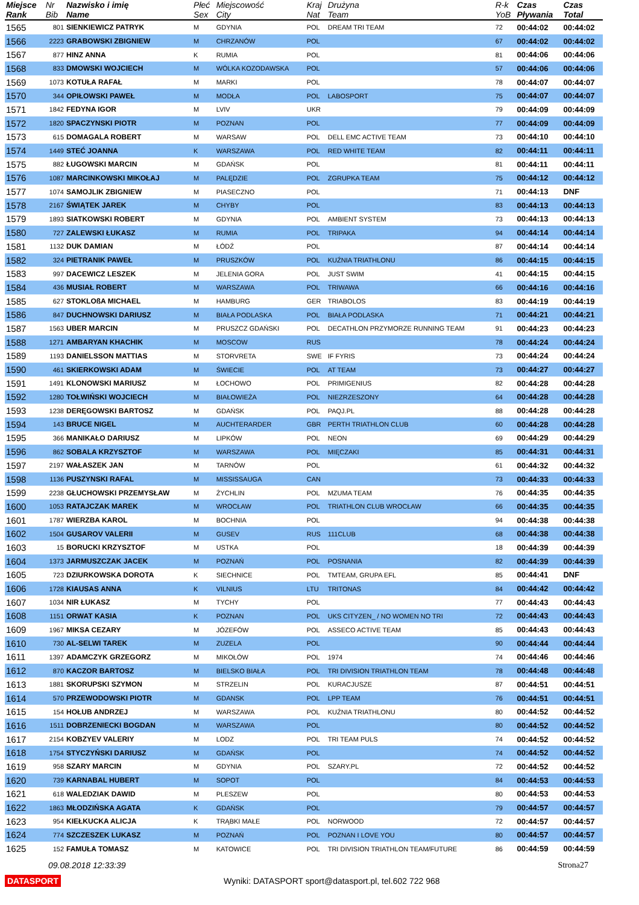| Miejsce Rank | Nr Bib | Nazwisko i imię Name | Płeć Sex | Miejscowość City | Kraj Nat | Drużyna Team | R-k YoB | Czas Pływania | Czas Total |
| --- | --- | --- | --- | --- | --- | --- | --- | --- | --- |
| 1565 | 801 | SIENKIEWICZ PATRYK | M | GDYNIA | POL | DREAM TRI TEAM | 72 | 00:44:02 | 00:44:02 |
| 1566 | 2223 | GRABOWSKI ZBIGNIEW | M | CHRZANÓW | POL | | 67 | 00:44:02 | 00:44:02 |
| 1567 | 877 | HINZ ANNA | K | RUMIA | POL | | 81 | 00:44:06 | 00:44:06 |
| 1568 | 833 | DMOWSKI WOJCIECH | M | WÓLKA KOZODAWSKA | POL | | 57 | 00:44:06 | 00:44:06 |
| 1569 | 1073 | KOTUŁA RAFAŁ | M | MARKI | POL | | 78 | 00:44:07 | 00:44:07 |
| 1570 | 344 | OPIŁOWSKI PAWEŁ | M | MODŁA | POL | LABOSPORT | 75 | 00:44:07 | 00:44:07 |
| 1571 | 1842 | FEDYNA IGOR | M | LVIV | UKR | | 79 | 00:44:09 | 00:44:09 |
| 1572 | 1820 | SPACZYNSKI PIOTR | M | POZNAN | POL | | 77 | 00:44:09 | 00:44:09 |
| 1573 | 615 | DOMAGALA ROBERT | M | WARSAW | POL | DELL EMC ACTIVE TEAM | 73 | 00:44:10 | 00:44:10 |
| 1574 | 1449 | STEĆ JOANNA | K | WARSZAWA | POL | RED WHITE TEAM | 82 | 00:44:11 | 00:44:11 |
| 1575 | 882 | ŁUGOWSKI MARCIN | M | GDAŃSK | POL | | 81 | 00:44:11 | 00:44:11 |
| 1576 | 1087 | MARCINKOWSKI MIKOŁAJ | M | PALĘDZIE | POL | ZGRUPKA TEAM | 75 | 00:44:12 | 00:44:12 |
| 1577 | 1074 | SAMOJLIK ZBIGNIEW | M | PIASECZNO | POL | | 71 | 00:44:13 | DNF |
| 1578 | 2167 | ŚWIĄTEK JAREK | M | CHYBY | POL | | 83 | 00:44:13 | 00:44:13 |
| 1579 | 1893 | SIATKOWSKI ROBERT | M | GDYNIA | POL | AMBIENT SYSTEM | 73 | 00:44:13 | 00:44:13 |
| 1580 | 727 | ZALEWSKI ŁUKASZ | M | RUMIA | POL | TRIPAKA | 94 | 00:44:14 | 00:44:14 |
| 1581 | 1132 | DUK DAMIAN | M | ŁÓDŹ | POL | | 87 | 00:44:14 | 00:44:14 |
| 1582 | 324 | PIETRANIK PAWEŁ | M | PRUSZKÓW | POL | KUŹNIA TRIATHLONU | 86 | 00:44:15 | 00:44:15 |
| 1583 | 997 | DACEWICZ LESZEK | M | JELENIA GORA | POL | JUST SWIM | 41 | 00:44:15 | 00:44:15 |
| 1584 | 436 | MUSIAŁ ROBERT | M | WARSZAWA | POL | TRIWAWA | 66 | 00:44:16 | 00:44:16 |
| 1585 | 627 | STOKLOßA MICHAEL | M | HAMBURG | GER | TRIABOLOS | 83 | 00:44:19 | 00:44:19 |
| 1586 | 847 | DUCHNOWSKI DARIUSZ | M | BIAŁA PODLASKA | POL | BIAŁA PODLASKA | 71 | 00:44:21 | 00:44:21 |
| 1587 | 1563 | UBER MARCIN | M | PRUSZCZ GDAŃSKI | POL | DECATHLON PRZYMORZE RUNNING TEAM | 91 | 00:44:23 | 00:44:23 |
| 1588 | 1271 | AMBARYAN KHACHIK | M | MOSCOW | RUS | | 78 | 00:44:24 | 00:44:24 |
| 1589 | 1193 | DANIELSSON MATTIAS | M | STORVRETA | SWE | IF FYRIS | 73 | 00:44:24 | 00:44:24 |
| 1590 | 461 | SKIERKOWSKI ADAM | M | ŚWIECIE | POL | AT TEAM | 73 | 00:44:27 | 00:44:27 |
| 1591 | 1491 | KLONOWSKI MARIUSZ | M | ŁOCHOWO | POL | PRIMIGENIUS | 82 | 00:44:28 | 00:44:28 |
| 1592 | 1280 | TOŁWIŃSKI WOJCIECH | M | BIAŁOWIEŻA | POL | NIEZRZESZONY | 64 | 00:44:28 | 00:44:28 |
| 1593 | 1238 | DERĘGOWSKI BARTOSZ | M | GDAŃSK | POL | PAQJ.PL | 88 | 00:44:28 | 00:44:28 |
| 1594 | 143 | BRUCE NIGEL | M | AUCHTERARDER | GBR | PERTH TRIATHLON CLUB | 60 | 00:44:28 | 00:44:28 |
| 1595 | 366 | MANIKAŁO DARIUSZ | M | LIPKÓW | POL | NEON | 69 | 00:44:29 | 00:44:29 |
| 1596 | 862 | SOBALA KRZYSZTOF | M | WARSZAWA | POL | MIĘCZAKI | 85 | 00:44:31 | 00:44:31 |
| 1597 | 2197 | WAŁASZEK JAN | M | TARNÓW | POL | | 61 | 00:44:32 | 00:44:32 |
| 1598 | 1136 | PUSZYNSKI RAFAL | M | MISSISSAUGA | CAN | | 73 | 00:44:33 | 00:44:33 |
| 1599 | 2238 | GŁUCHOWSKI PRZEMYSŁAW | M | ŻYCHLIN | POL | MZUMA TEAM | 76 | 00:44:35 | 00:44:35 |
| 1600 | 1053 | RATAJCZAK MAREK | M | WROCŁAW | POL | TRIATHLON CLUB WROCŁAW | 66 | 00:44:35 | 00:44:35 |
| 1601 | 1787 | WIERZBA KAROL | M | BOCHNIA | POL | | 94 | 00:44:38 | 00:44:38 |
| 1602 | 1504 | GUSAROV VALERII | M | GUSEV | RUS | 111CLUB | 68 | 00:44:38 | 00:44:38 |
| 1603 | 15 | BORUCKI KRZYSZTOF | M | USTKA | POL | | 18 | 00:44:39 | 00:44:39 |
| 1604 | 1373 | JARMUSZCZAK JACEK | M | POZNAŃ | POL | POSNANIA | 82 | 00:44:39 | 00:44:39 |
| 1605 | 723 | DZIURKOWSKA DOROTA | K | SIECHNICE | POL | TMTEAM, GRUPA EFL | 85 | 00:44:41 | DNF |
| 1606 | 1728 | KIAUSAS ANNA | K | VILNIUS | LTU | TRITONAS | 84 | 00:44:42 | 00:44:42 |
| 1607 | 1034 | NIR ŁUKASZ | M | TYCHY | POL | | 77 | 00:44:43 | 00:44:43 |
| 1608 | 1151 | ORWAT KASIA | K | POZNAN | POL | UKS CITYZEN_ / NO WOMEN NO TRI | 72 | 00:44:43 | 00:44:43 |
| 1609 | 1967 | MIKSA CEZARY | M | JÓZEFÓW | POL | ASSECO ACTIVE TEAM | 85 | 00:44:43 | 00:44:43 |
| 1610 | 730 | AL-SELWI TAREK | M | ZUZELA | POL | | 90 | 00:44:44 | 00:44:44 |
| 1611 | 1397 | ADAMCZYK GRZEGORZ | M | MIKOŁÓW | POL | 1974 | 74 | 00:44:46 | 00:44:46 |
| 1612 | 870 | KACZOR BARTOSZ | M | BIELSKO BIAŁA | POL | TRI DIVISION TRIATHLON TEAM | 78 | 00:44:48 | 00:44:48 |
| 1613 | 1881 | SKORUPSKI SZYMON | M | STRZELIN | POL | KURACJUSZE | 87 | 00:44:51 | 00:44:51 |
| 1614 | 570 | PRZEWODOWSKI PIOTR | M | GDANSK | POL | LPP TEAM | 76 | 00:44:51 | 00:44:51 |
| 1615 | 154 | HOŁUB ANDRZEJ | M | WARSZAWA | POL | KUŹNIA TRIATHLONU | 80 | 00:44:52 | 00:44:52 |
| 1616 | 1511 | DOBRZENIECKI BOGDAN | M | WARSZAWA | POL | | 80 | 00:44:52 | 00:44:52 |
| 1617 | 2154 | KOBZYEV VALERIY | M | LODZ | POL | TRI TEAM PULS | 74 | 00:44:52 | 00:44:52 |
| 1618 | 1754 | STYCZYŃSKI DARIUSZ | M | GDAŃSK | POL | | 74 | 00:44:52 | 00:44:52 |
| 1619 | 958 | SZARY MARCIN | M | GDYNIA | POL | SZARY.PL | 72 | 00:44:52 | 00:44:52 |
| 1620 | 739 | KARNABAL HUBERT | M | SOPOT | POL | | 84 | 00:44:53 | 00:44:53 |
| 1621 | 618 | WALEDZIAK DAWID | M | PLESZEW | POL | | 80 | 00:44:53 | 00:44:53 |
| 1622 | 1863 | MŁODZIŃSKA AGATA | K | GDAŃSK | POL | | 79 | 00:44:57 | 00:44:57 |
| 1623 | 954 | KIEŁKUCKA ALICJA | K | TRĄBKI MAŁE | POL | NORWOOD | 72 | 00:44:57 | 00:44:57 |
| 1624 | 774 | SZCZESZEK LUKASZ | M | POZNAŃ | POL | POZNAN I LOVE YOU | 80 | 00:44:57 | 00:44:57 |
| 1625 | 152 | FAMUŁA TOMASZ | M | KATOWICE | POL | TRI DIVISION TRIATHLON TEAM/FUTURE | 86 | 00:44:59 | 00:44:59 |
09.08.2018 12:33:39 Strona27
DATASPORT Wyniki: DATASPORT sport@datasport.pl, tel.602 722 968